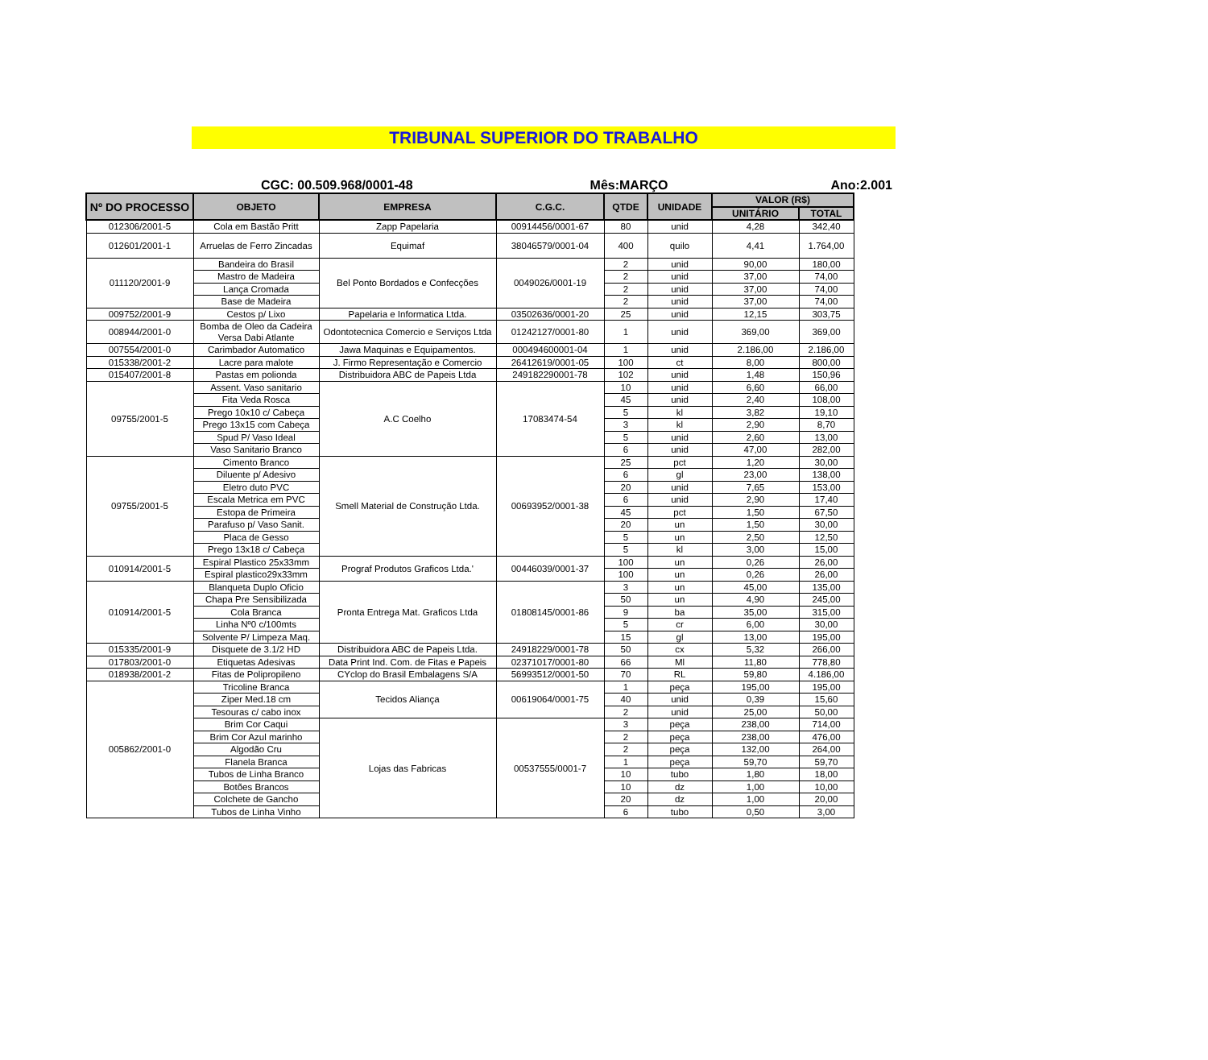TRIBUNAL SUPERIOR DO TRABALHO
CGC: 00.509.968/0001-48 Mês:MARÇO Ano:2.001
| Nº DO PROCESSO | OBJETO | EMPRESA | C.G.C. | QTDE | UNIDADE | VALOR (R$) | |
| --- | --- | --- | --- | --- | --- | --- | --- |
| | | | | | | UNITÁRIO | TOTAL |
| 012306/2001-5 | Cola em Bastão Pritt | Zapp Papelaria | 00914456/0001-67 | 80 | unid | 4,28 | 342,40 |
| 012601/2001-1 | Arruelas de Ferro Zincadas | Equimaf | 38046579/0001-04 | 400 | quilo | 4,41 | 1.764,00 |
| 011120/2001-9 | Bandeira do Brasil | Bel Ponto Bordados e Confecções | 0049026/0001-19 | 2 | unid | 90,00 | 180,00 |
| | Mastro de Madeira | | | 2 | unid | 37,00 | 74,00 |
| | Lança Cromada | | | 2 | unid | 37,00 | 74,00 |
| | Base de Madeira | | | 2 | unid | 37,00 | 74,00 |
| 009752/2001-9 | Cestos p/ Lixo | Papelaria e Informatica Ltda. | 03502636/0001-20 | 25 | unid | 12,15 | 303,75 |
| 008944/2001-0 | Bomba de Oleo da Cadeira Versa Dabi Atlante | Odontotecnica Comercio e Serviços Ltda | 01242127/0001-80 | 1 | unid | 369,00 | 369,00 |
| 007554/2001-0 | Carimbador Automatico | Jawa Maquinas e Equipamentos. | 000494600001-04 | 1 | unid | 2.186,00 | 2.186,00 |
| 015338/2001-2 | Lacre para malote | J. Firmo Representação e Comercio | 26412619/0001-05 | 100 | ct | 8,00 | 800,00 |
| 015407/2001-8 | Pastas em polionda | Distribuidora ABC de Papeis Ltda | 249182290001-78 | 102 | unid | 1,48 | 150,96 |
| 09755/2001-5 | Assent. Vaso sanitario | A.C Coelho | 17083474-54 | 10 | unid | 6,60 | 66,00 |
| | Fita Veda Rosca | | | 45 | unid | 2,40 | 108,00 |
| | Prego 10x10 c/ Cabeça | | | 5 | kl | 3,82 | 19,10 |
| | Prego 13x15 com Cabeça | | | 3 | kl | 2,90 | 8,70 |
| | Spud P/ Vaso Ideal | | | 5 | unid | 2,60 | 13,00 |
| | Vaso Sanitario Branco | | | 6 | unid | 47,00 | 282,00 |
| 09755/2001-5 | Cimento Branco | Smell Material de Construção Ltda. | 00693952/0001-38 | 25 | pct | 1,20 | 30,00 |
| | Diluente p/ Adesivo | | | 6 | gl | 23,00 | 138,00 |
| | Eletro duto PVC | | | 20 | unid | 7,65 | 153,00 |
| | Escala Metrica em PVC | | | 6 | unid | 2,90 | 17,40 |
| | Estopa de Primeira | | | 45 | pct | 1,50 | 67,50 |
| | Parafuso p/ Vaso Sanit. | | | 20 | un | 1,50 | 30,00 |
| | Placa de Gesso | | | 5 | un | 2,50 | 12,50 |
| | Prego 13x18 c/ Cabeça | | | 5 | kl | 3,00 | 15,00 |
| 010914/2001-5 | Espiral Plastico 25x33mm | Prograf Produtos Graficos Ltda.' | 00446039/0001-37 | 100 | un | 0,26 | 26,00 |
| | Espiral plastico29x33mm | | | 100 | un | 0,26 | 26,00 |
| 010914/2001-5 | Blanqueta Duplo Oficio | Pronta Entrega Mat. Graficos Ltda | 01808145/0001-86 | 3 | un | 45,00 | 135,00 |
| | Chapa Pre Sensibilizada | | | 50 | un | 4,90 | 245,00 |
| | Cola Branca | | | 9 | ba | 35,00 | 315,00 |
| | Linha Nº0 c/100mts | | | 5 | cr | 6,00 | 30,00 |
| | Solvente P/ Limpeza Maq. | | | 15 | gl | 13,00 | 195,00 |
| 015335/2001-9 | Disquete de 3.1/2 HD | Distribuidora ABC de Papeis Ltda. | 24918229/0001-78 | 50 | cx | 5,32 | 266,00 |
| 017803/2001-0 | Etiquetas Adesivas | Data Print Ind. Com. de Fitas e Papeis | 02371017/0001-80 | 66 | Ml | 11,80 | 778,80 |
| 018938/2001-2 | Fitas de Polipropileno | CYclop do Brasil Embalagens S/A | 56993512/0001-50 | 70 | RL | 59,80 | 4.186,00 |
| 005862/2001-0 | Tricoline Branca | Tecidos Aliança | 00619064/0001-75 | 1 | peça | 195,00 | 195,00 |
| | Ziper Med.18 cm | | | 40 | unid | 0,39 | 15,60 |
| | Tesouras c/ cabo inox | | | 2 | unid | 25,00 | 50,00 |
| | Brim Cor Caqui | Lojas das Fabricas | 00537555/0001-7 | 3 | peça | 238,00 | 714,00 |
| | Brim Cor Azul marinho | | | 2 | peça | 238,00 | 476,00 |
| | Algodão Cru | | | 2 | peça | 132,00 | 264,00 |
| | Flanela Branca | | | 1 | peça | 59,70 | 59,70 |
| | Tubos de Linha Branco | | | 10 | tubo | 1,80 | 18,00 |
| | Botões Brancos | | | 10 | dz | 1,00 | 10,00 |
| | Colchete de Gancho | | | 20 | dz | 1,00 | 20,00 |
| | Tubos de Linha Vinho | | | 6 | tubo | 0,50 | 3,00 |